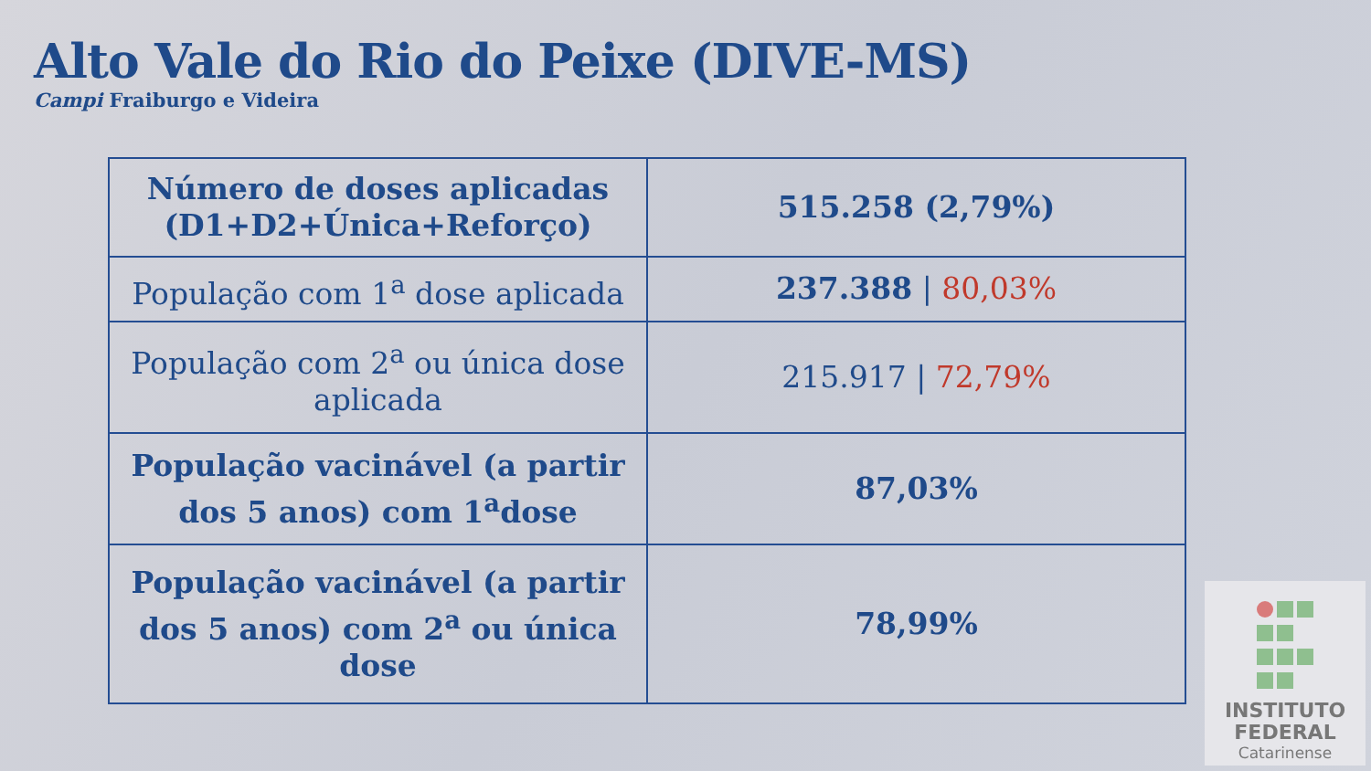Alto Vale do Rio do Peixe (DIVE-MS)
Campi Fraiburgo e Videira
| Número de doses aplicadas (D1+D2+Única+Reforço) | 515.258 (2,79%) |
| População com 1<sup>a</sup> dose aplicada | 237.388 / 80,03% |
| População com 2<sup>a</sup> ou única dose aplicada | 215.917 / 72,79% |
| População vacinável (a partir dos 5 anos) com 1<sup>a</sup>dose | 87,03% |
| População vacinável (a partir dos 5 anos) com 2<sup>a</sup> ou única dose | 78,99% |
INSTITUTO
FEDERAL
Catarinense